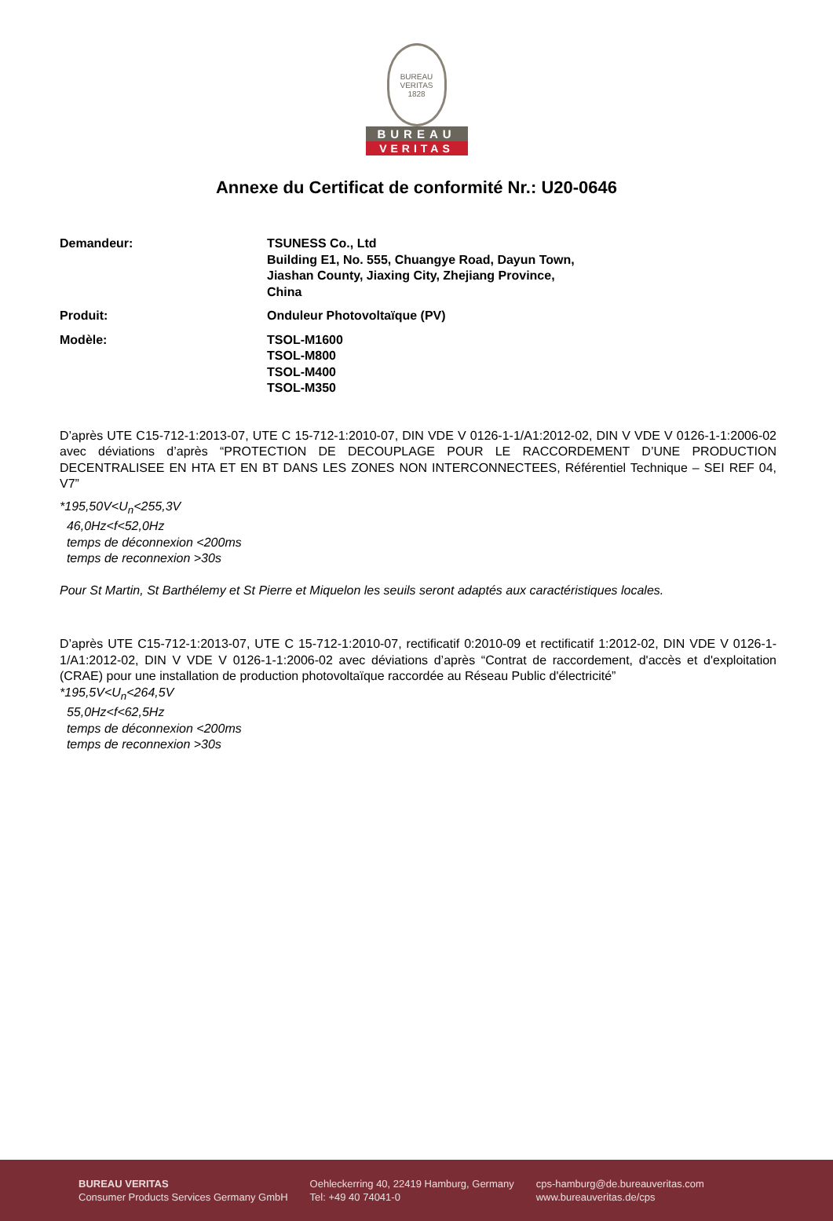BUREAU VERITAS
1828
BUREAU
VERITAS
Annexe du Certificat de conformité Nr.: U20-0646
Demandeur: TSUNESS Co., Ltd
Building E1, No. 555, Chuangye Road, Dayun Town,
Jiashan County, Jiaxing City, Zhejiang Province,
China
Produit: Onduleur Photovoltaïque (PV)
Modèle: TSOL-M1600
TSOL-M800
TSOL-M400
TSOL-M350
D’après UTE C15-712-1:2013-07, UTE C 15-712-1:2010-07, DIN VDE V 0126-1-1/A1:2012-02, DIN V VDE V 0126-1-1:2006-02 avec déviations d’après “PROTECTION DE DECOUPLAGE POUR LE RACCORDEMENT D’UNE PRODUCTION DECENTRALISEE EN HTA ET EN BT DANS LES ZONES NON INTERCONNECTEES, Référentiel Technique – SEI REF 04, V7”
*195,50V<U<sub>n</sub><255,3V
46,0Hz<f<52,0Hz
temps de déconnexion <200ms
temps de reconnexion >30s
Pour St Martin, St Barthélemy et St Pierre et Miquelon les seuils seront adaptés aux caractéristiques locales.
D’après UTE C15-712-1:2013-07, UTE C 15-712-1:2010-07, rectificatif 0:2010-09 et rectificatif 1:2012-02, DIN VDE V 0126-1-1/A1:2012-02, DIN V VDE V 0126-1-1:2006-02 avec déviations d’après “Contrat de raccordement, d'accès et d'exploitation (CRAE) pour une installation de production photovoltaïque raccordée au Réseau Public d'électricité”
*195,5V<U<sub>n</sub><264,5V
55,0Hz<f<62,5Hz
temps de déconnexion <200ms
temps de reconnexion >30s
BUREAU VERITAS
Consumer Products Services Germany GmbH
Oehleckerring 40, 22419 Hamburg, Germany
Tel: +49 40 74041-0
cps-hamburg@de.bureauveritas.com
www.bureauveritas.de/cps